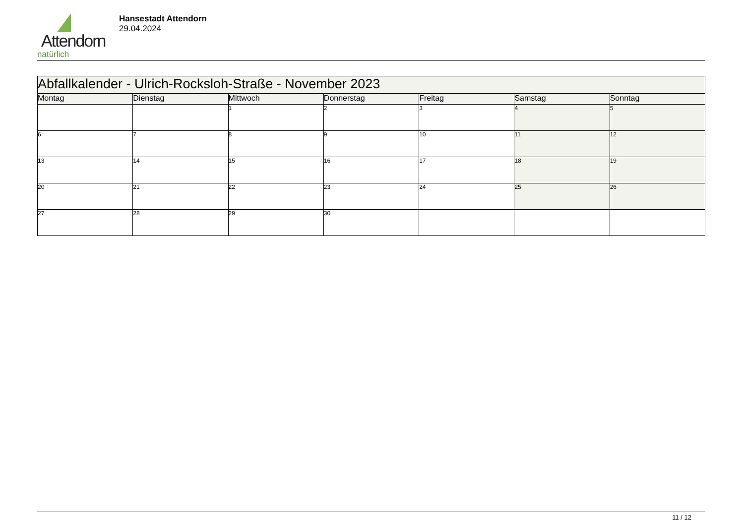Attendorn
natürlich
Hansestadt Attendorn
29.04.2024
| Abfallkalender - Ulrich-Rocksloh-Straße - November 2023 | | | | | | |
| Montag | Dienstag | Mittwoch | Donnerstag | Freitag | Samstag | Sonntag |
| | | 1 | 2 | 3 | 4 | 5 |
| 6 | 7 | 8 | 9 | 10 | 11 | 12 |
| 13 | 14 | 15 | 16 | 17 | 18 | 19 |
| 20 | 21 | 22 | 23 | 24 | 25 | 26 |
| 27 | 28 | 29 | 30 | | | |
11 / 12